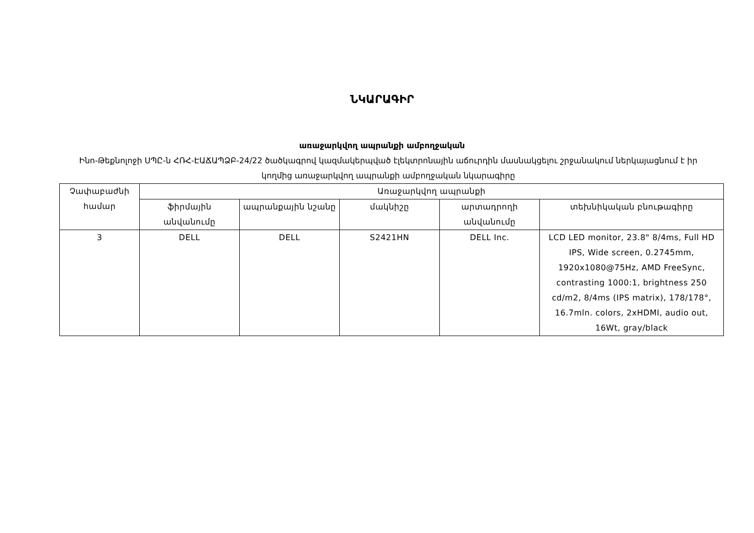ՆԿԱՐԱԳԻՐ
առաջարկվող ապրանքի ամբողջական
Ինո-Թեքնոլոջի ՍՊԸ-ն ՀՌՀ-ԷԱՃԱՊՁԲ-24/22 ծածկագրով կազմակերպված էլեկտրոնային աճուրդին մասնակցելու շրջանակում ներկայացնում է իր կողմից առաջարկվող ապրանքի ամբողջական նկարագիրը
| Չափաբաժնի համար | Առաջարկվող ապրանքի | | | | |
| --- | --- | --- | --- | --- | --- |
| | ֆիրմային անվանումը | ապրանքային նշանը | մակնիշը | արտադրողի անվանումը | տեխնիկական բնութագիրը |
| 3 | DELL | DELL | S2421HN | DELL Inc. | LCD LED monitor, 23.8" 8/4ms, Full HD IPS, Wide screen, 0.2745mm, 1920x1080@75Hz, AMD FreeSync, contrasting 1000:1, brightness 250 cd/m2, 8/4ms (IPS matrix), 178/178°, 16.7mln. colors, 2xHDMI, audio out, 16Wt, gray/black |